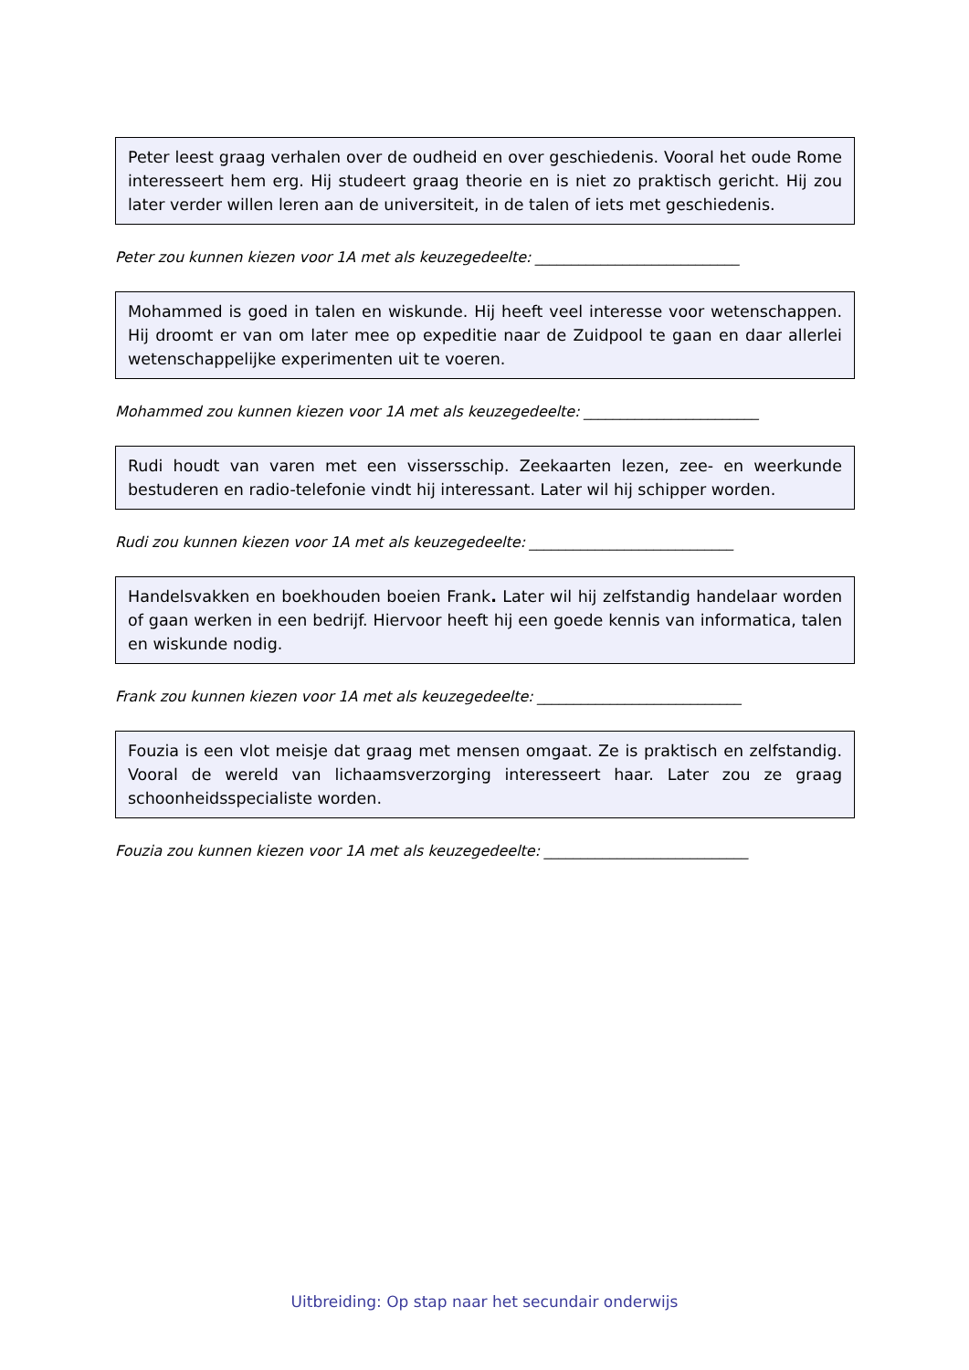Peter leest graag verhalen over de oudheid en over geschiedenis. Vooral het oude Rome interesseert hem erg. Hij studeert graag theorie en is niet zo praktisch gericht. Hij zou later verder willen leren aan de universiteit, in de talen of iets met geschiedenis.
Peter zou kunnen kiezen voor 1A met als keuzegedeelte: ____________________________
Mohammed is goed in talen en wiskunde. Hij heeft veel interesse voor wetenschappen. Hij droomt er van om later mee op expeditie naar de Zuidpool te gaan en daar allerlei wetenschappelijke experimenten uit te voeren.
Mohammed zou kunnen kiezen voor 1A met als keuzegedeelte: ________________________
Rudi houdt van varen met een vissersschip. Zeekaarten lezen, zee- en weerkunde bestuderen en radio-telefonie vindt hij interessant. Later wil hij schipper worden.
Rudi zou kunnen kiezen voor 1A met als keuzegedeelte: ____________________________
Handelsvakken en boekhouden boeien Frank. Later wil hij zelfstandig handelaar worden of gaan werken in een bedrijf. Hiervoor heeft hij een goede kennis van informatica, talen en wiskunde nodig.
Frank zou kunnen kiezen voor 1A met als keuzegedeelte: ____________________________
Fouzia is een vlot meisje dat graag met mensen omgaat. Ze is praktisch en zelfstandig. Vooral de wereld van lichaamsverzorging interesseert haar. Later zou ze graag schoonheidsspecialiste worden.
Fouzia zou kunnen kiezen voor 1A met als keuzegedeelte: ____________________________
Uitbreiding: Op stap naar het secundair onderwijs